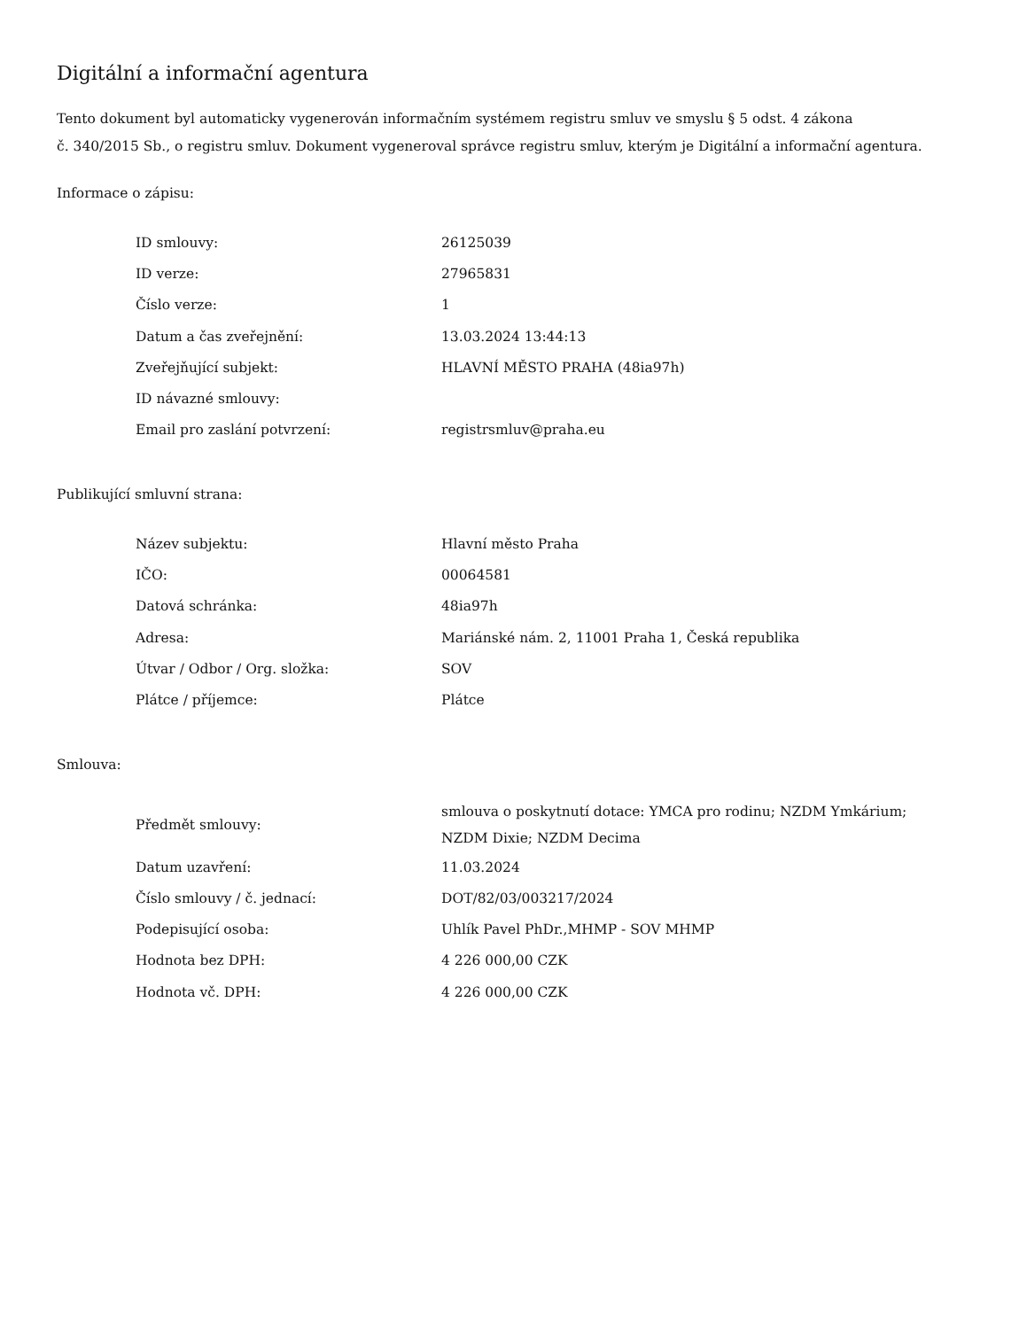Digitální a informační agentura
Tento dokument byl automaticky vygenerován informačním systémem registru smluv ve smyslu § 5 odst. 4 zákona
č. 340/2015 Sb., o registru smluv. Dokument vygeneroval správce registru smluv, kterým je Digitální a informační agentura.
Informace o zápisu:
| ID smlouvy: | 26125039 |
| ID verze: | 27965831 |
| Číslo verze: | 1 |
| Datum a čas zveřejnění: | 13.03.2024 13:44:13 |
| Zveřejňující subjekt: | HLAVNÍ MĚSTO PRAHA (48ia97h) |
| ID návazné smlouvy: | |
| Email pro zaslání potvrzení: | registrsmluv@praha.eu |
Publikující smluvní strana:
| Název subjektu: | Hlavní město Praha |
| IČO: | 00064581 |
| Datová schránka: | 48ia97h |
| Adresa: | Mariánské nám. 2, 11001 Praha 1, Česká republika |
| Útvar / Odbor / Org. složka: | SOV |
| Plátce / příjemce: | Plátce |
Smlouva:
| Předmět smlouvy: | smlouva o poskytnutí dotace: YMCA pro rodinu; NZDM Ymkárium; NZDM Dixie; NZDM Decima |
| Datum uzavření: | 11.03.2024 |
| Číslo smlouvy / č. jednací: | DOT/82/03/003217/2024 |
| Podepisující osoba: | Uhlík Pavel PhDr.,MHMP - SOV MHMP |
| Hodnota bez DPH: | 4 226 000,00 CZK |
| Hodnota vč. DPH: | 4 226 000,00 CZK |